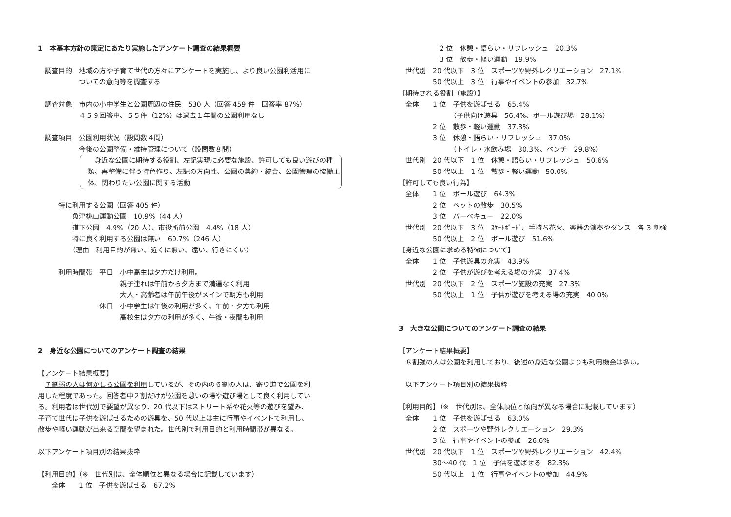1　本基本方針の策定にあたり実施したアンケート調査の結果概要
　調査目的　地域の方や子育て世代の方々にアンケートを実施し、より良い公園利活用に
　　　　　　ついての意向等を調査する
　調査対象　市内の小中学生と公園周辺の住民　530 人（回答 459 件　回答率 87%）
　　　　　　４５９回答中、５５件（12%）は過去１年間の公園利用なし
　調査項目　公園利用状況（設問数４問）
　　　　　　今後の公園整備・維持管理について（設問数８問）
　身近な公園に期待する役割、左記実現に必要な施設、許可しても良い遊びの種類、再整備に伴う特色作り、左記の方向性、公園の集約・統合、公園管理の協働主体、関わりたい公園に関する活動
　　　特に利用する公園（回答 405 件）
　　　　　魚津桃山運動公園　10.9%（44 人）
　　　　　道下公園　4.9%（20 人）、市役所前公園　4.4%（18 人）
　　　　　特に良く利用する公園は無い　60.7%（246 人）
　　　　　（理由　利用目的が無い、近くに無い、遠い、行きにくい）
　　　利用時間帯　平日　小中高生は夕方だけ利用。
　　　　　　　　　　　　親子連れは午前から夕方まで満遍なく利用
　　　　　　　　　　　　大人・高齢者は午前午後がメインで朝方も利用
　　　　　　　　　休日　小中学生は午後の利用が多く、午前・夕方も利用
　　　　　　　　　　　　高校生は夕方の利用が多く、午後・夜間も利用
2　身近な公園についてのアンケート調査の結果
【アンケート結果概要】
　７割弱の人は何かしら公園を利用しているが、その内の６割の人は、寄り道で公園を利
用した程度であった。回答者中２割だけが公園を憩いの場や遊び場として良く利用してい
る。利用者は世代別で要望が異なり、20 代以下はストリート系や花火等の遊びを望み、
子育て世代は子供を遊ばせるための遊具を、50 代以上は主に行事やイベントで利用し、
散歩や軽い運動が出来る空間を望まれた。世代別で利用目的と利用時間帯が異なる。
以下アンケート項目別の結果抜粋
【利用目的】（※　世代別は、全体順位と異なる場合に記載しています）
　　全体　　1 位　子供を遊ばせる　67.2%
　　　　　　2 位　休憩・語らい・リフレッシュ　20.3%
　　　　　　3 位　散歩・軽い運動　19.9%
　世代別　20 代以下　3 位　スポーツや野外レクリエーション　27.1%
　　　　　50 代以上　3 位　行事やイベントの参加　32.7%
【期待される役割（施設）】
　全体　　1 位　子供を遊ばせる　65.4%
　　　　　　　　（子供向け遊具　56.4%、ボール遊び場　28.1%）
　　　　　2 位　散歩・軽い運動　37.3%
　　　　　3 位　休憩・語らい・リフレッシュ　37.0%
　　　　　　　　（トイレ・水飲み場　30.3%、ベンチ　29.8%）
　世代別　20 代以下　1 位　休憩・語らい・リフレッシュ　50.6%
　　　　　50 代以上　1 位　散歩・軽い運動　50.0%
【許可しても良い行為】
　全体　　1 位　ボール遊び　64.3%
　　　　　2 位　ペットの散歩　30.5%
　　　　　3 位　バーベキュー　22.0%
　世代別　20 代以下　3 位　ｽｹｰﾄﾎﾞｰﾄﾞ、手持ち花火、楽器の演奏やダンス　各 3 割強
　　　　　50 代以上　2 位　ボール遊び　51.6%
【身近な公園に求める特徴について】
　全体　　1 位　子供遊具の充実　43.9%
　　　　　2 位　子供が遊びを考える場の充実　37.4%
　世代別　20 代以下　2 位　スポーツ施設の充実　27.3%
　　　　　50 代以上　1 位　子供が遊びを考える場の充実　40.0%
3　大きな公園についてのアンケート調査の結果
【アンケート結果概要】
　８割強の人は公園を利用しており、後述の身近な公園よりも利用機会は多い。
　以下アンケート項目別の結果抜粋
【利用目的】（※　世代別は、全体順位と傾向が異なる場合に記載しています）
　全体　　1 位　子供を遊ばせる　63.0%
　　　　　2 位　スポーツや野外レクリエーション　29.3%
　　　　　3 位　行事やイベントの参加　26.6%
　世代別　20 代以下　1 位　スポーツや野外レクリエーション　42.4%
　　　　　30～40 代　1 位　子供を遊ばせる　82.3%
　　　　　50 代以上　1 位　行事やイベントの参加　44.9%